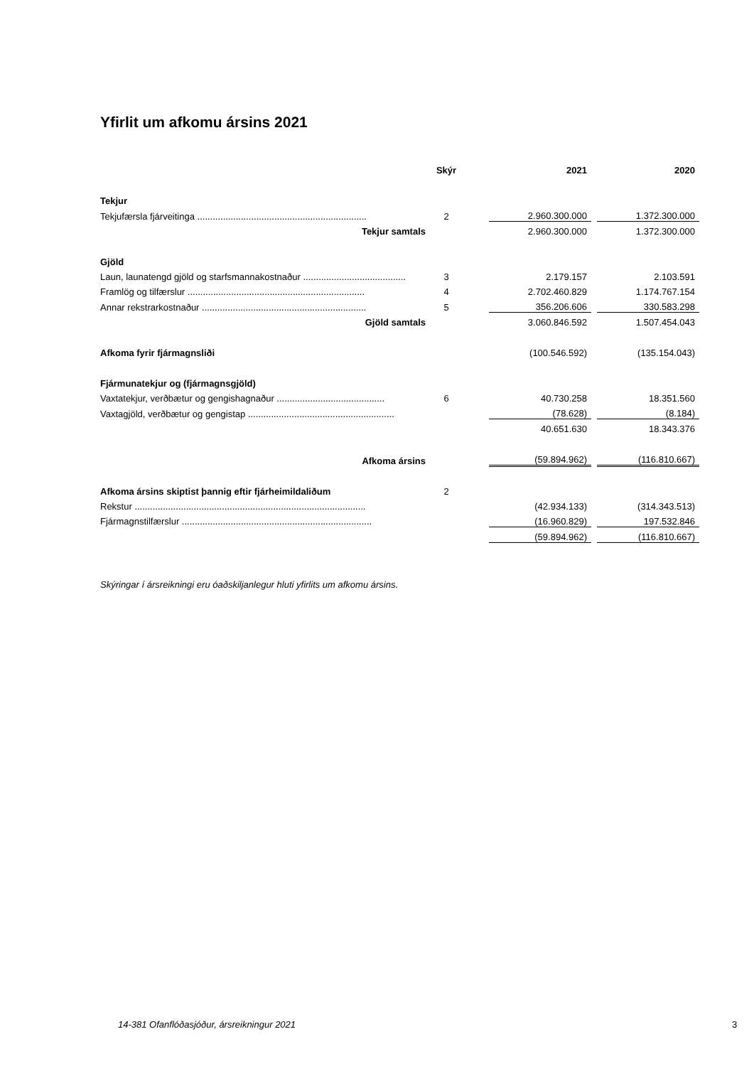Yfirlit um afkomu ársins 2021
| | Skýr | | 2021 | | 2020 |
| --- | --- | --- | --- | --- | --- |
| Tekjur | | | | | |
| Tekjufærsla fjárveitinga .................................................................. | 2 | | 2.960.300.000 | | 1.372.300.000 |
| Tekjur samtals | | | 2.960.300.000 | | 1.372.300.000 |
| Gjöld | | | | | |
| Laun, launatengd gjöld og starfsmannakostnaður ........................................ | 3 | | 2.179.157 | | 2.103.591 |
| Framlög og tilfærslur ..................................................................... | 4 | | 2.702.460.829 | | 1.174.767.154 |
| Annar rekstrarkostnaður ................................................................ | 5 | | 356.206.606 | | 330.583.298 |
| Gjöld samtals | | | 3.060.846.592 | | 1.507.454.043 |
| Afkoma fyrir fjármagnsliði | | | (100.546.592) | | (135.154.043) |
| Fjármunatekjur og (fjármagnsgjöld) | | | | | |
| Vaxtatekjur, verðbætur og gengishagnaður .......................................... | 6 | | 40.730.258 | | 18.351.560 |
| Vaxtagjöld, verðbætur og gengistap ......................................................... | | | (78.628) | | (8.184) |
| | | | 40.651.630 | | 18.343.376 |
| Afkoma ársins | | | (59.894.962) | | (116.810.667) |
| Afkoma ársins skiptist þannig eftir fjárheimildaliðum | 2 | | | | |
| Rekstur .......................................................................................... | | | (42.934.133) | | (314.343.513) |
| Fjármagnstilfærslur .......................................................................... | | | (16.960.829) | | 197.532.846 |
| | | | (59.894.962) | | (116.810.667) |
Skýringar í ársreikningi eru óaðskiljanlegur hluti yfirlits um afkomu ársins.
14-381 Ofanflóðasjóður, ársreikningur 2021
3